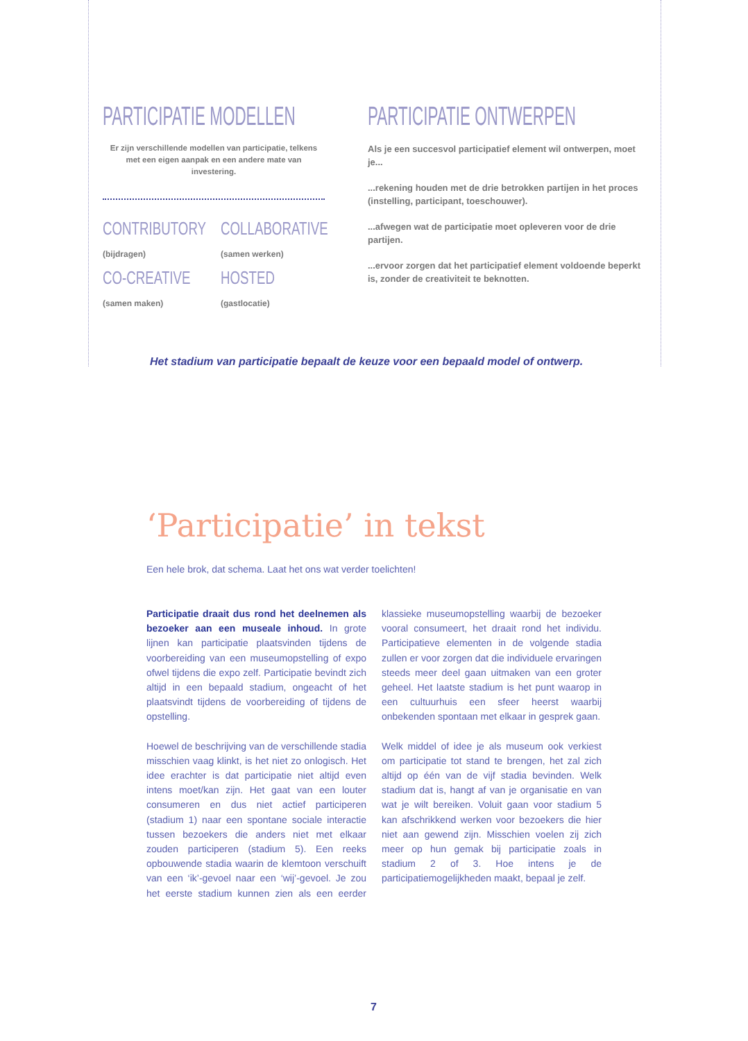PARTICIPATIE MODELLEN
Er zijn verschillende modellen van participatie, telkens met een eigen aanpak en een andere mate van investering.
CONTRIBUTORY
(bijdragen)
COLLABORATIVE
(samen werken)
CO-CREATIVE
(samen maken)
HOSTED
(gastlocatie)
PARTICIPATIE ONTWERPEN
Als je een succesvol participatief element wil ontwerpen, moet je...
...rekening houden met de drie betrokken partijen in het proces (instelling, participant, toeschouwer).
...afwegen wat de participatie moet opleveren voor de drie partijen.
...ervoor zorgen dat het participatief element voldoende beperkt is, zonder de creativiteit te beknotten.
Het stadium van participatie bepaalt de keuze voor een bepaald model of ontwerp.
‘Participatie’ in tekst
Een hele brok, dat schema. Laat het ons wat verder toelichten!
Participatie draait dus rond het deelnemen als bezoeker aan een museale inhoud. In grote lijnen kan participatie plaatsvinden tijdens de voorbereiding van een museumopstelling of expo ofwel tijdens die expo zelf. Participatie bevindt zich altijd in een bepaald stadium, ongeacht of het plaatsvindt tijdens de voorbereiding of tijdens de opstelling.
Hoewel de beschrijving van de verschillende stadia misschien vaag klinkt, is het niet zo onlogisch. Het idee erachter is dat participatie niet altijd even intens moet/kan zijn. Het gaat van een louter consumeren en dus niet actief participeren (stadium 1) naar een spontane sociale interactie tussen bezoekers die anders niet met elkaar zouden participeren (stadium 5). Een reeks opbouwende stadia waarin de klemtoon verschuift van een ‘ik’-gevoel naar een ‘wij’-gevoel. Je zou het eerste stadium kunnen zien als een eerder klassieke museumopstelling waarbij de bezoeker vooral consumeert, het draait rond het individu. Participatieve elementen in de volgende stadia zullen er voor zorgen dat die individuele ervaringen steeds meer deel gaan uitmaken van een groter geheel. Het laatste stadium is het punt waarop in een cultuurhuis een sfeer heerst waarbij onbekenden spontaan met elkaar in gesprek gaan.
Welk middel of idee je als museum ook verkiest om participatie tot stand te brengen, het zal zich altijd op één van de vijf stadia bevinden. Welk stadium dat is, hangt af van je organisatie en van wat je wilt bereiken. Voluit gaan voor stadium 5 kan afschrikkend werken voor bezoekers die hier niet aan gewend zijn. Misschien voelen zij zich meer op hun gemak bij participatie zoals in stadium 2 of 3. Hoe intens je de participatiemogelijkheden maakt, bepaal je zelf.
7